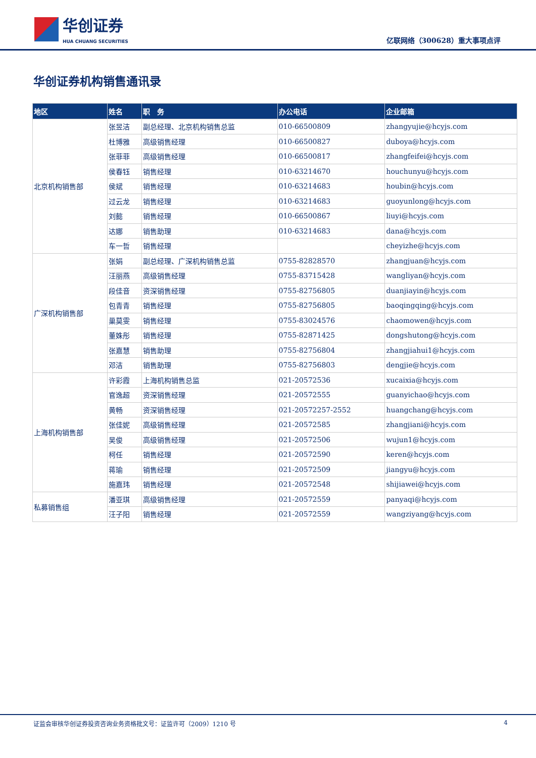华创证券
HUA CHUANG SECURITIES
亿联网络（300628）重大事项点评
华创证券机构销售通讯录
| 地区 | 姓名 | 职 务 | 办公电话 | 企业邮箱 |
| --- | --- | --- | --- | --- |
| 北京机构销售部 | 张昱洁 | 副总经理、北京机构销售总监 | 010-66500809 | zhangyujie@hcyjs.com |
| | 杜博雅 | 高级销售经理 | 010-66500827 | duboya@hcyjs.com |
| | 张菲菲 | 高级销售经理 | 010-66500817 | zhangfeifei@hcyjs.com |
| | 侯春钰 | 销售经理 | 010-63214670 | houchunyu@hcyjs.com |
| | 侯斌 | 销售经理 | 010-63214683 | houbin@hcyjs.com |
| | 过云龙 | 销售经理 | 010-63214683 | guoyunlong@hcyjs.com |
| | 刘懿 | 销售经理 | 010-66500867 | liuyi@hcyjs.com |
| | 达娜 | 销售助理 | 010-63214683 | dana@hcyjs.com |
| | 车一哲 | 销售经理 | | cheyizhe@hcyjs.com |
| 广深机构销售部 | 张娟 | 副总经理、广深机构销售总监 | 0755-82828570 | zhangjuan@hcyjs.com |
| | 汪丽燕 | 高级销售经理 | 0755-83715428 | wangliyan@hcyjs.com |
| | 段佳音 | 资深销售经理 | 0755-82756805 | duanjiayin@hcyjs.com |
| | 包青青 | 销售经理 | 0755-82756805 | baoqingqing@hcyjs.com |
| | 巢莫雯 | 销售经理 | 0755-83024576 | chaomowen@hcyjs.com |
| | 董姝彤 | 销售经理 | 0755-82871425 | dongshutong@hcyjs.com |
| | 张嘉慧 | 销售助理 | 0755-82756804 | zhangjiahui1@hcyjs.com |
| | 邓洁 | 销售助理 | 0755-82756803 | dengjie@hcyjs.com |
| 上海机构销售部 | 许彩霞 | 上海机构销售总监 | 021-20572536 | xucaixia@hcyjs.com |
| | 官逸超 | 资深销售经理 | 021-20572555 | guanyichao@hcyjs.com |
| | 黄畅 | 资深销售经理 | 021-20572257-2552 | huangchang@hcyjs.com |
| | 张佳妮 | 高级销售经理 | 021-20572585 | zhangjiani@hcyjs.com |
| | 吴俊 | 高级销售经理 | 021-20572506 | wujun1@hcyjs.com |
| | 柯任 | 销售经理 | 021-20572590 | keren@hcyjs.com |
| | 蒋瑜 | 销售经理 | 021-20572509 | jiangyu@hcyjs.com |
| | 施嘉玮 | 销售经理 | 021-20572548 | shijiawei@hcyjs.com |
| 私募销售组 | 潘亚琪 | 高级销售经理 | 021-20572559 | panyaqi@hcyjs.com |
| | 汪子阳 | 销售经理 | 021-20572559 | wangziyang@hcyjs.com |
证监会审核华创证券投资咨询业务资格批文号：证监许可（2009）1210 号 4